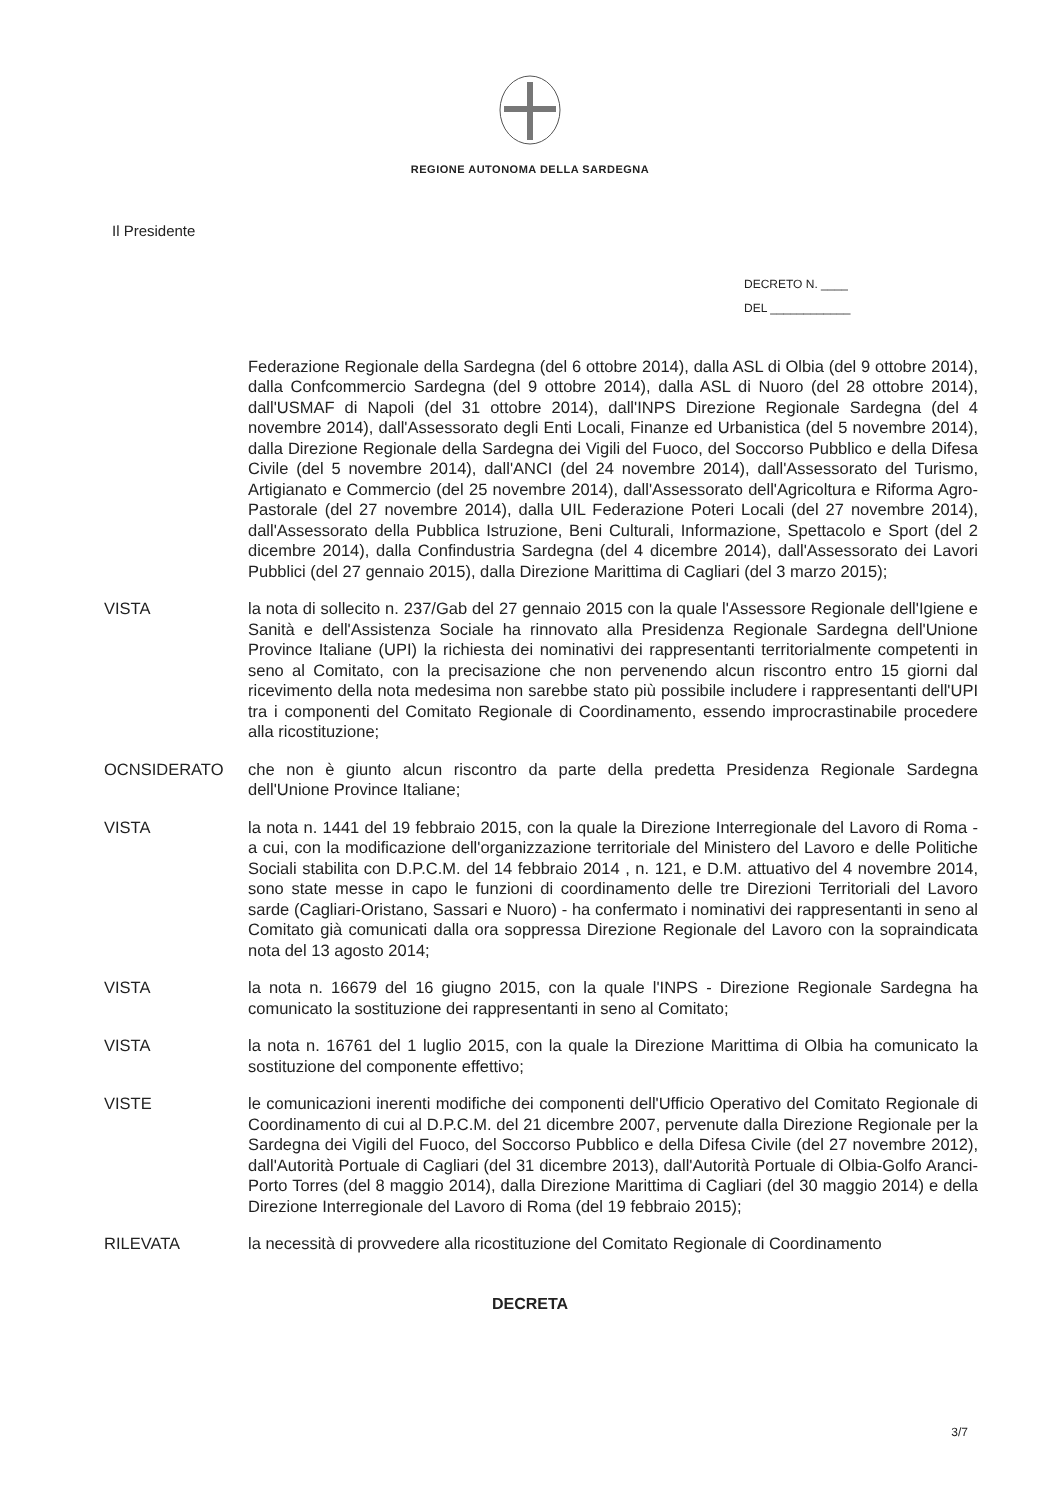REGIONE AUTONOMA DELLA SARDEGNA
Il Presidente
DECRETO N. ____
DEL ____________
Federazione Regionale della Sardegna (del 6 ottobre 2014), dalla ASL di Olbia (del 9 ottobre 2014), dalla Confcommercio Sardegna (del 9 ottobre 2014), dalla ASL di Nuoro (del 28 ottobre 2014), dall'USMAF di Napoli (del 31 ottobre 2014), dall'INPS Direzione Regionale Sardegna (del 4 novembre 2014), dall'Assessorato degli Enti Locali, Finanze ed Urbanistica (del 5 novembre 2014), dalla Direzione Regionale della Sardegna dei Vigili del Fuoco, del Soccorso Pubblico e della Difesa Civile (del 5 novembre 2014), dall'ANCI (del 24 novembre 2014), dall'Assessorato del Turismo, Artigianato e Commercio (del 25 novembre 2014), dall'Assessorato dell'Agricoltura e Riforma Agro-Pastorale (del 27 novembre 2014), dalla UIL Federazione Poteri Locali (del 27 novembre 2014), dall'Assessorato della Pubblica Istruzione, Beni Culturali, Informazione, Spettacolo e Sport (del 2 dicembre 2014), dalla Confindustria Sardegna (del 4 dicembre 2014), dall'Assessorato dei Lavori Pubblici (del 27 gennaio 2015), dalla Direzione Marittima di Cagliari (del 3 marzo 2015);
VISTA la nota di sollecito n. 237/Gab del 27 gennaio 2015 con la quale l'Assessore Regionale dell'Igiene e Sanità e dell'Assistenza Sociale ha rinnovato alla Presidenza Regionale Sardegna dell'Unione Province Italiane (UPI) la richiesta dei nominativi dei rappresentanti territorialmente competenti in seno al Comitato, con la precisazione che non pervenendo alcun riscontro entro 15 giorni dal ricevimento della nota medesima non sarebbe stato più possibile includere i rappresentanti dell'UPI tra i componenti del Comitato Regionale di Coordinamento, essendo improcrastinabile procedere alla ricostituzione;
OCNSIDERATO che non è giunto alcun riscontro da parte della predetta Presidenza Regionale Sardegna dell'Unione Province Italiane;
VISTA la nota n. 1441 del 19 febbraio 2015, con la quale la Direzione Interregionale del Lavoro di Roma - a cui, con la modificazione dell'organizzazione territoriale del Ministero del Lavoro e delle Politiche Sociali stabilita con D.P.C.M. del 14 febbraio 2014 , n. 121, e D.M. attuativo del 4 novembre 2014, sono state messe in capo le funzioni di coordinamento delle tre Direzioni Territoriali del Lavoro sarde (Cagliari-Oristano, Sassari e Nuoro) - ha confermato i nominativi dei rappresentanti in seno al Comitato già comunicati dalla ora soppressa Direzione Regionale del Lavoro con la sopraindicata nota del 13 agosto 2014;
VISTA la nota n. 16679 del 16 giugno 2015, con la quale l'INPS - Direzione Regionale Sardegna ha comunicato la sostituzione dei rappresentanti in seno al Comitato;
VISTA la nota n. 16761 del 1 luglio 2015, con la quale la Direzione Marittima di Olbia ha comunicato la sostituzione del componente effettivo;
VISTE le comunicazioni inerenti modifiche dei componenti dell'Ufficio Operativo del Comitato Regionale di Coordinamento di cui al D.P.C.M. del 21 dicembre 2007, pervenute dalla Direzione Regionale per la Sardegna dei Vigili del Fuoco, del Soccorso Pubblico e della Difesa Civile (del 27 novembre 2012), dall'Autorità Portuale di Cagliari (del 31 dicembre 2013), dall'Autorità Portuale di Olbia-Golfo Aranci-Porto Torres (del 8 maggio 2014), dalla Direzione Marittima di Cagliari (del 30 maggio 2014) e della Direzione Interregionale del Lavoro di Roma (del 19 febbraio 2015);
RILEVATA la necessità di provvedere alla ricostituzione del Comitato Regionale di Coordinamento
DECRETA
3/7